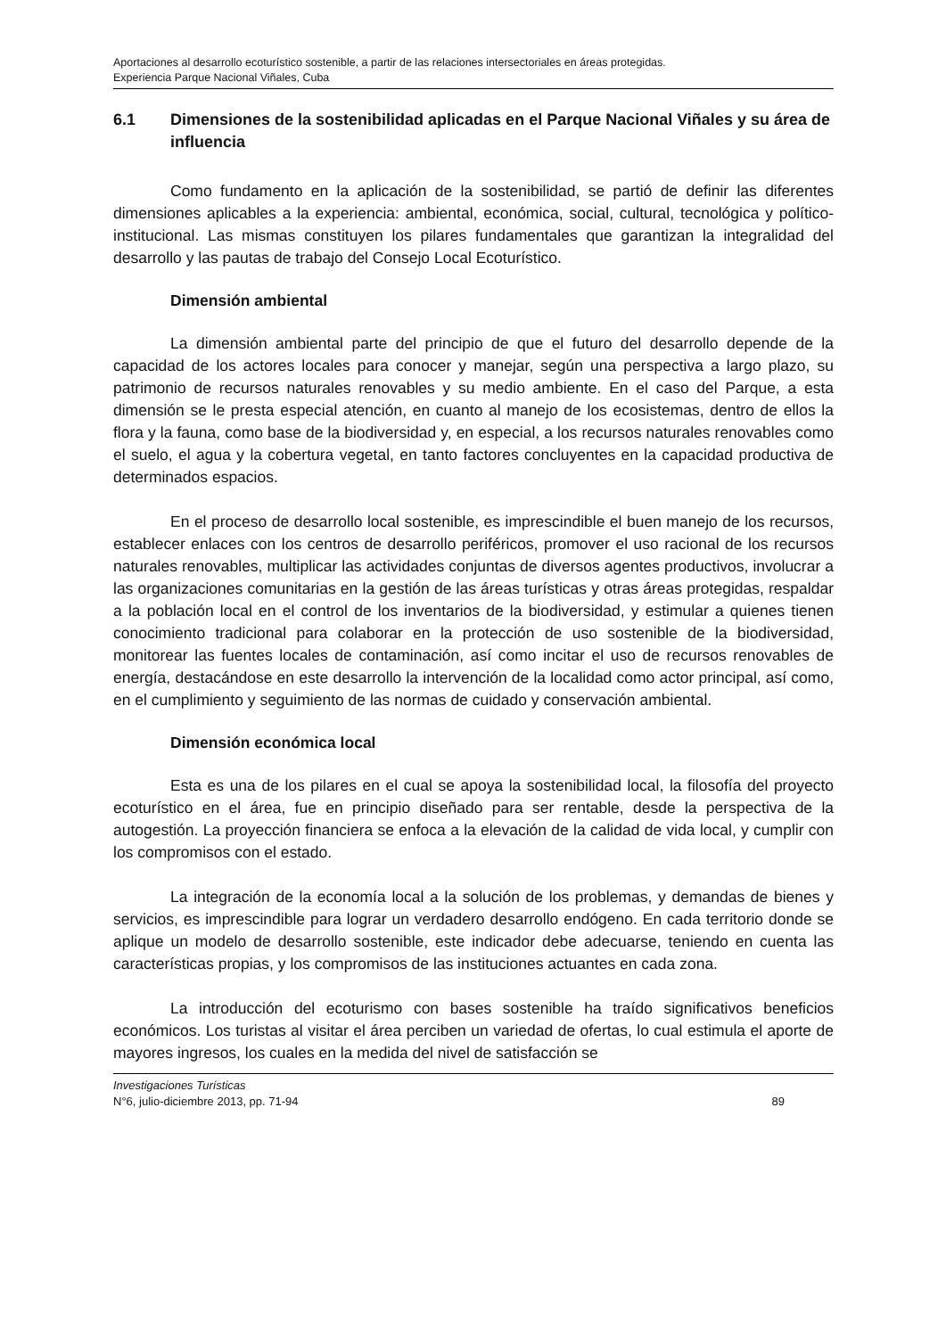Aportaciones al desarrollo ecoturístico sostenible, a partir de las relaciones intersectoriales en áreas protegidas.
Experiencia Parque Nacional Viñales, Cuba
6.1 Dimensiones de la sostenibilidad aplicadas en el Parque Nacional Viñales y su área de influencia
Como fundamento en la aplicación de la sostenibilidad, se partió de definir las diferentes dimensiones aplicables a la experiencia: ambiental, económica, social, cultural, tecnológica y político-institucional. Las mismas constituyen los pilares fundamentales que garantizan la integralidad del desarrollo y las pautas de trabajo del Consejo Local Ecoturístico.
Dimensión ambiental
La dimensión ambiental parte del principio de que el futuro del desarrollo depende de la capacidad de los actores locales para conocer y manejar, según una perspectiva a largo plazo, su patrimonio de recursos naturales renovables y su medio ambiente. En el caso del Parque, a esta dimensión se le presta especial atención, en cuanto al manejo de los ecosistemas, dentro de ellos la flora y la fauna, como base de la biodiversidad y, en especial, a los recursos naturales renovables como el suelo, el agua y la cobertura vegetal, en tanto factores concluyentes en la capacidad productiva de determinados espacios.
En el proceso de desarrollo local sostenible, es imprescindible el buen manejo de los recursos, establecer enlaces con los centros de desarrollo periféricos, promover el uso racional de los recursos naturales renovables, multiplicar las actividades conjuntas de diversos agentes productivos, involucrar a las organizaciones comunitarias en la gestión de las áreas turísticas y otras áreas protegidas, respaldar a la población local en el control de los inventarios de la biodiversidad, y estimular a quienes tienen conocimiento tradicional para colaborar en la protección de uso sostenible de la biodiversidad, monitorear las fuentes locales de contaminación, así como incitar el uso de recursos renovables de energía, destacándose en este desarrollo la intervención de la localidad como actor principal, así como, en el cumplimiento y seguimiento de las normas de cuidado y conservación ambiental.
Dimensión económica local
Esta es una de los pilares en el cual se apoya la sostenibilidad local, la filosofía del proyecto ecoturístico en el área, fue en principio diseñado para ser rentable, desde la perspectiva de la autogestión. La proyección financiera se enfoca a la elevación de la calidad de vida local, y cumplir con los compromisos con el estado.
La integración de la economía local a la solución de los problemas, y demandas de bienes y servicios, es imprescindible para lograr un verdadero desarrollo endógeno. En cada territorio donde se aplique un modelo de desarrollo sostenible, este indicador debe adecuarse, teniendo en cuenta las características propias, y los compromisos de las instituciones actuantes en cada zona.
La introducción del ecoturismo con bases sostenible ha traído significativos beneficios económicos. Los turistas al visitar el área perciben un variedad de ofertas, lo cual estimula el aporte de mayores ingresos, los cuales en la medida del nivel de satisfacción se
Investigaciones Turísticas
N°6, julio-diciembre 2013, pp. 71-94 89